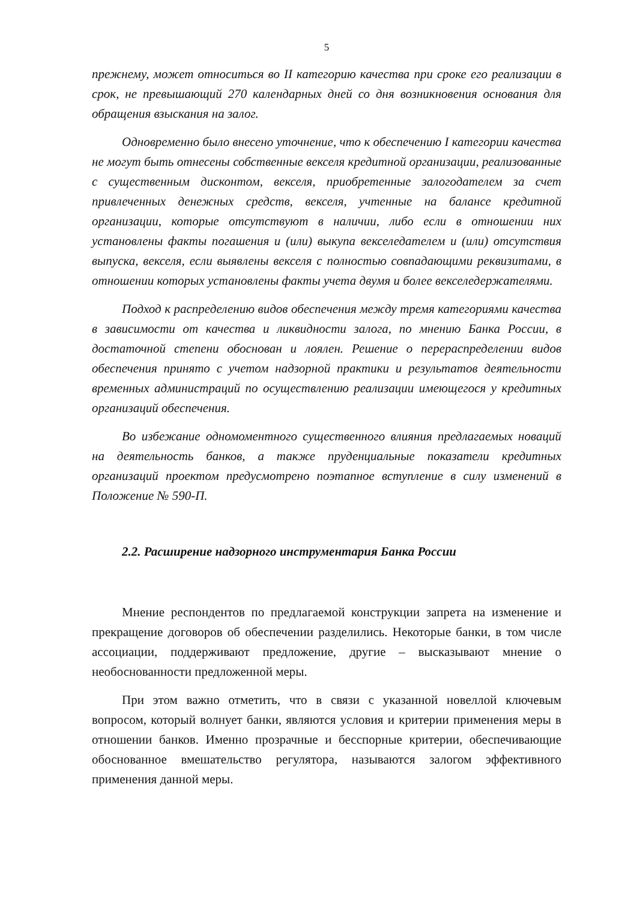5
прежнему, может относиться во II категорию качества при сроке его реализации в срок, не превышающий 270 календарных дней со дня возникновения основания для обращения взыскания на залог.
Одновременно было внесено уточнение, что к обеспечению I категории качества не могут быть отнесены собственные векселя кредитной организации, реализованные с существенным дисконтом, векселя, приобретенные залогодателем за счет привлеченных денежных средств, векселя, учтенные на балансе кредитной организации, которые отсутствуют в наличии, либо если в отношении них установлены факты погашения и (или) выкупа векселедателем и (или) отсутствия выпуска, векселя, если выявлены векселя с полностью совпадающими реквизитами, в отношении которых установлены факты учета двумя и более векселедержателями.
Подход к распределению видов обеспечения между тремя категориями качества в зависимости от качества и ликвидности залога, по мнению Банка России, в достаточной степени обоснован и лоялен. Решение о перераспределении видов обеспечения принято с учетом надзорной практики и результатов деятельности временных администраций по осуществлению реализации имеющегося у кредитных организаций обеспечения.
Во избежание одномоментного существенного влияния предлагаемых новаций на деятельность банков, а также пруденциальные показатели кредитных организаций проектом предусмотрено поэтапное вступление в силу изменений в Положение № 590-П.
2.2. Расширение надзорного инструментария Банка России
Мнение респондентов по предлагаемой конструкции запрета на изменение и прекращение договоров об обеспечении разделились. Некоторые банки, в том числе ассоциации, поддерживают предложение, другие – высказывают мнение о необоснованности предложенной меры.
При этом важно отметить, что в связи с указанной новеллой ключевым вопросом, который волнует банки, являются условия и критерии применения меры в отношении банков. Именно прозрачные и бесспорные критерии, обеспечивающие обоснованное вмешательство регулятора, называются залогом эффективного применения данной меры.